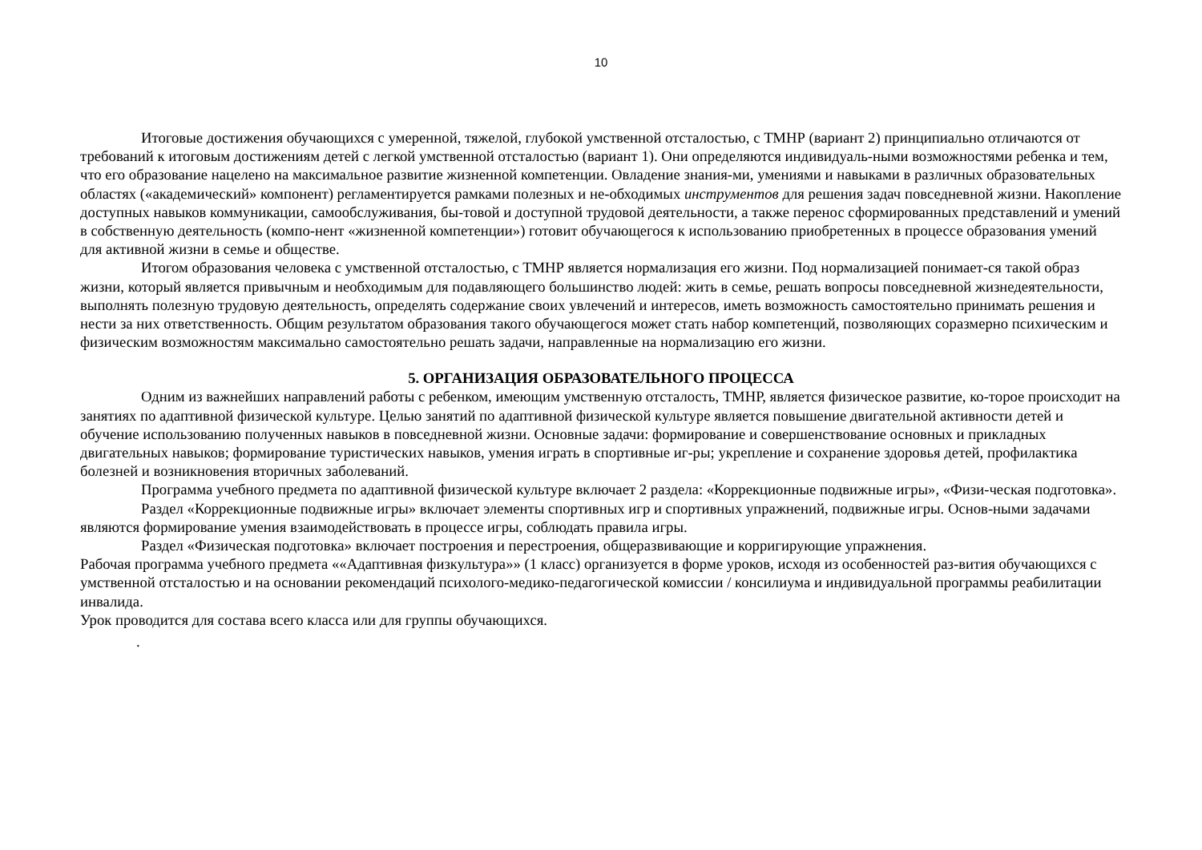10
Итоговые достижения обучающихся с умеренной, тяжелой, глубокой умственной отсталостью, с ТМНР (вариант 2) принципиально отличаются от требований к итоговым достижениям детей с легкой умственной отсталостью (вариант 1). Они определяются индивидуаль-ными возможностями ребенка и тем, что его образование нацелено на максимальное развитие жизненной компетенции. Овладение знания-ми, умениями и навыками в различных образовательных областях («академический» компонент) регламентируется рамками полезных и не-обходимых инструментов для решения задач повседневной жизни. Накопление доступных навыков коммуникации, самообслуживания, бы-товой и доступной трудовой деятельности, а также перенос сформированных представлений и умений в собственную деятельность (компо-нент «жизненной компетенции») готовит обучающегося к использованию приобретенных в процессе образования умений для активной жизни в семье и обществе.
Итогом образования человека с умственной отсталостью, с ТМНР является нормализация его жизни. Под нормализацией понимает-ся такой образ жизни, который является привычным и необходимым для подавляющего большинство людей: жить в семье, решать вопросы повседневной жизнедеятельности, выполнять полезную трудовую деятельность, определять содержание своих увлечений и интересов, иметь возможность самостоятельно принимать решения и нести за них ответственность. Общим результатом образования такого обучающегося может стать набор компетенций, позволяющих соразмерно психическим и физическим возможностям максимально самостоятельно решать задачи, направленные на нормализацию его жизни.
5. ОРГАНИЗАЦИЯ ОБРАЗОВАТЕЛЬНОГО ПРОЦЕССА
Одним из важнейших направлений работы с ребенком, имеющим умственную отсталость, ТМНР, является физическое развитие, ко-торое происходит на занятиях по адаптивной физической культуре. Целью занятий по адаптивной физической культуре является повышение двигательной активности детей и обучение использованию полученных навыков в повседневной жизни. Основные задачи: формирование и совершенствование основных и прикладных двигательных навыков; формирование туристических навыков, умения играть в спортивные иг-ры; укрепление и сохранение здоровья детей, профилактика болезней и возникновения вторичных заболеваний.
Программа учебного предмета по адаптивной физической культуре включает 2 раздела: «Коррекционные подвижные игры», «Физи-ческая подготовка».
Раздел «Коррекционные подвижные игры» включает элементы спортивных игр и спортивных упражнений, подвижные игры. Основ-ными задачами являются формирование умения взаимодействовать в процессе игры, соблюдать правила игры.
Раздел «Физическая подготовка» включает построения и перестроения, общеразвивающие и корригирующие упражнения.
Рабочая программа учебного предмета ««Адаптивная физкультура»» (1 класс) организуется в форме уроков, исходя из особенностей раз-вития обучающихся с умственной отсталостью и на основании рекомендаций психолого-медико-педагогической комиссии / консилиума и индивидуальной программы реабилитации инвалида.
Урок проводится для состава всего класса или для группы обучающихся.
.